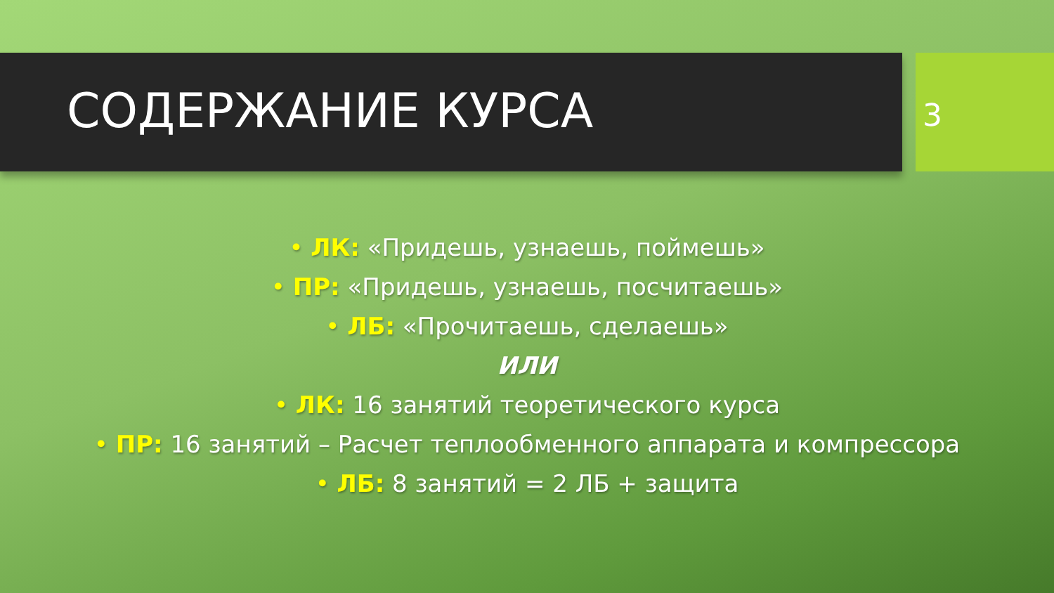СОДЕРЖАНИЕ КУРСА
3
• ЛК: «Придешь, узнаешь, поймешь»
• ПР: «Придешь, узнаешь, посчитаешь»
• ЛБ: «Прочитаешь, сделаешь»
ИЛИ
• ЛК: 16 занятий теоретического курса
• ПР: 16 занятий – Расчет теплообменного аппарата и компрессора
• ЛБ: 8 занятий = 2 ЛБ + защита